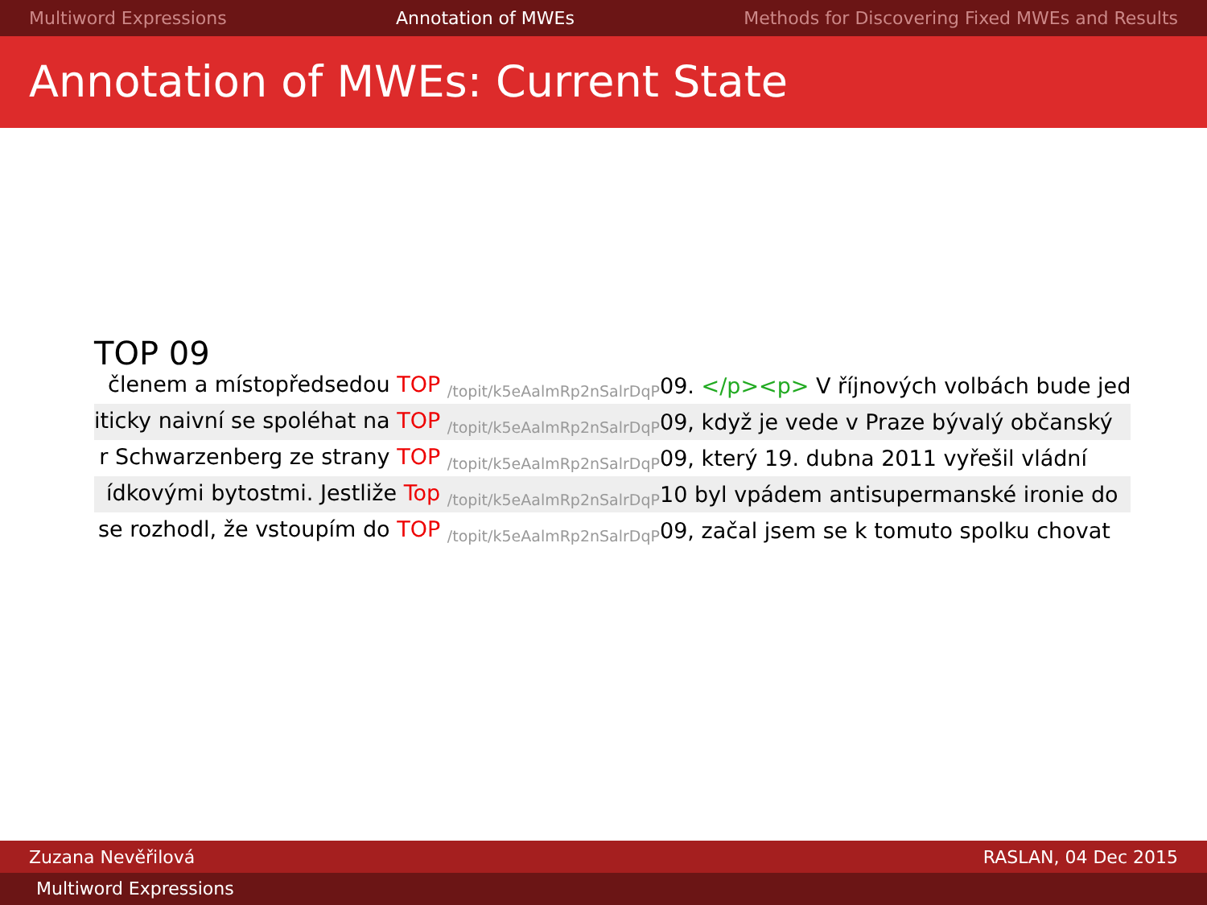Multiword Expressions Annotation of MWEs Methods for Discovering Fixed MWEs and Results
Annotation of MWEs: Current State
TOP 09
| členem a místopředsedou TOP /topit/k5eAalmRp2nSalrDqP | 09. </p><p> V říjnových volbách bude jed |
| iticky naivní se spoléhat na TOP /topit/k5eAalmRp2nSalrDqP | 09, když je vede v Praze bývalý občanský |
| r Schwarzenberg ze strany TOP /topit/k5eAalmRp2nSalrDqP | 09, který 19. dubna 2011 vyřešil vládní |
| ídkovými bytostmi. Jestliže Top /topit/k5eAalmRp2nSalrDqP | 10 byl vpádem antisupermanské ironie do |
| se rozhodl, že vstoupím do TOP /topit/k5eAalmRp2nSalrDqP | 09, začal jsem se k tomuto spolku chovat |
Zuzana Nevěřilová RASLAN, 04 Dec 2015
Multiword Expressions